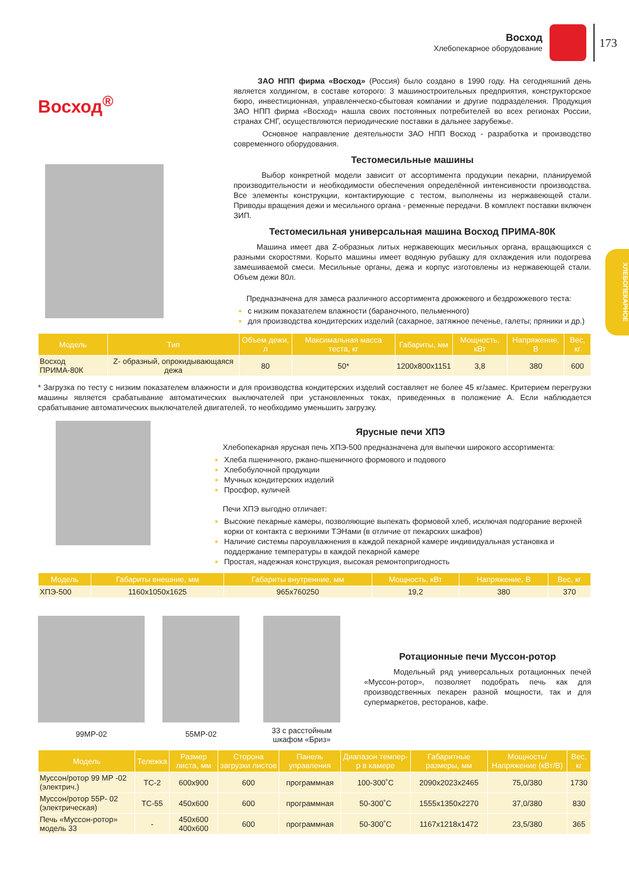Восход
Хлебопекарное оборудование
173
ХЛЕБОПЕКАРНОЕ
Восход<sup>®</sup>
ЗАО НПП фирма «Восход» (Россия) было создано в 1990 году. На сегодняшний день является холдингом, в составе которого: 3 машиностроительных предприятия, конструкторское бюро, инвестиционная, управленческо-сбытовая компании и другие подразделения. Продукция ЗАО НПП фирма «Восход» нашла своих постоянных потребителей во всех регионах России, странах СНГ, осуществляются периодические поставки в дальнее зарубежье.
Основное направление деятельности ЗАО НПП Восход - разработка и производство современного оборудования.
Тестомесильные машины
Выбор конкретной модели зависит от ассортимента продукции пекарни, планируемой производительности и необходимости обеспечения определённой интенсивности производства. Все элементы конструкции, контактирующие с тестом, выполнены из нержавеющей стали. Приводы вращения дежи и месильного органа - ременные передачи. В комплект поставки включен ЗИП.
Тестомесильная универсальная машина Восход ПРИМА-80К
Машина имеет два Z-образных литых нержавеющих месильных органа, вращающихся с разными скоростями. Корыто машины имеет водяную рубашку для охлаждения или подогрева замешиваемой смеси. Месильные органы, дежа и корпус изготовлены из нержавеющей стали. Объем дежи 80л.
Предназначена для замеса различного ассортимента дрожжевого и бездрожжевого теста:
с низким показателем влажности (бараночного, пельменного)
для производства кондитерских изделий (сахарное, затяжное печенье, галеты; пряники и др.)
| Модель | Тип | Объем дежи, л | Максимальная масса теста, кг | Габариты, мм | Мощность, кВт | Напряжение, В | Вес, кг |
| --- | --- | --- | --- | --- | --- | --- | --- |
| Восход ПРИМА-80К | Z- образный, опрокидывающаяся дежа | 80 | 50* | 1200x800x1151 | 3,8 | 380 | 600 |
* Загрузка по тесту с низким показателем влажности и для производства кондитерских изделий составляет не более 45 кг/замес. Критерием перегрузки машины является срабатывание автоматических выключателей при установленных токах, приведенных в положение А. Если наблюдается срабатывание автоматических выключателей двигателей, то необходимо уменьшить загрузку.
Ярусные печи ХПЭ
Хлебопекарная ярусная печь ХПЭ-500 предназначена для выпечки широкого ассортимента:
Хлеба пшеничного, ржано-пшеничного формового и подового
Хлебобулочной продукции
Мучных кондитерских изделий
Просфор, куличей
Печи ХПЭ выгодно отличает:
Высокие пекарные камеры, позволяющие выпекать формовой хлеб, исключая подгорание верхней корки от контакта с верхними ТЭНами (в отличие от пекарских шкафов)
Наличие системы пароувлажнения в каждой пекарной камере индивидуальная установка и поддержание температуры в каждой пекарной камере
Простая, надежная конструкция, высокая ремонтопригодность
| Модель | Габариты внешние, мм | Габариты внутренние, мм | Мощность, кВт | Напряжение, В | Вес, кг |
| --- | --- | --- | --- | --- | --- |
| ХПЭ-500 | 1160x1050x1625 | 965x760250 | 19,2 | 380 | 370 |
99МР-02 55МР-02
33 с расстойным
шкафом «Бриз»
Ротационные печи Муссон-ротор
Модельный ряд универсальных ротационных печей «Муссон-ротор», позволяет подобрать печь как для производственных пекарен разной мощности, так и для супермаркетов, ресторанов, кафе.
| Модель | Тележка | Размер листа, мм | Сторона загрузки листов | Панель управления | Диапазон темпер-р в камере | Габаритные размеры, мм | Мощность/ Напряжение (кВт/В) | Вес, кг |
| --- | --- | --- | --- | --- | --- | --- | --- | --- |
| Муссон/ротор 99 МР -02 (электрич.) | ТС-2 | 600x900 | 600 | программная | 100-300˚С | 2090x2023x2465 | 75,0/380 | 1730 |
| Муссон/ротор 55Р- 02 (электрическая) | ТС-55 | 450x600 | 600 | программная | 50-300˚С | 1555x1350x2270 | 37,0/380 | 830 |
| Печь «Муссон-ротор» модель 33 | - | 450x600 400x600 | 600 | программная | 50-300˚С | 1167x1218x1472 | 23,5/380 | 365 |